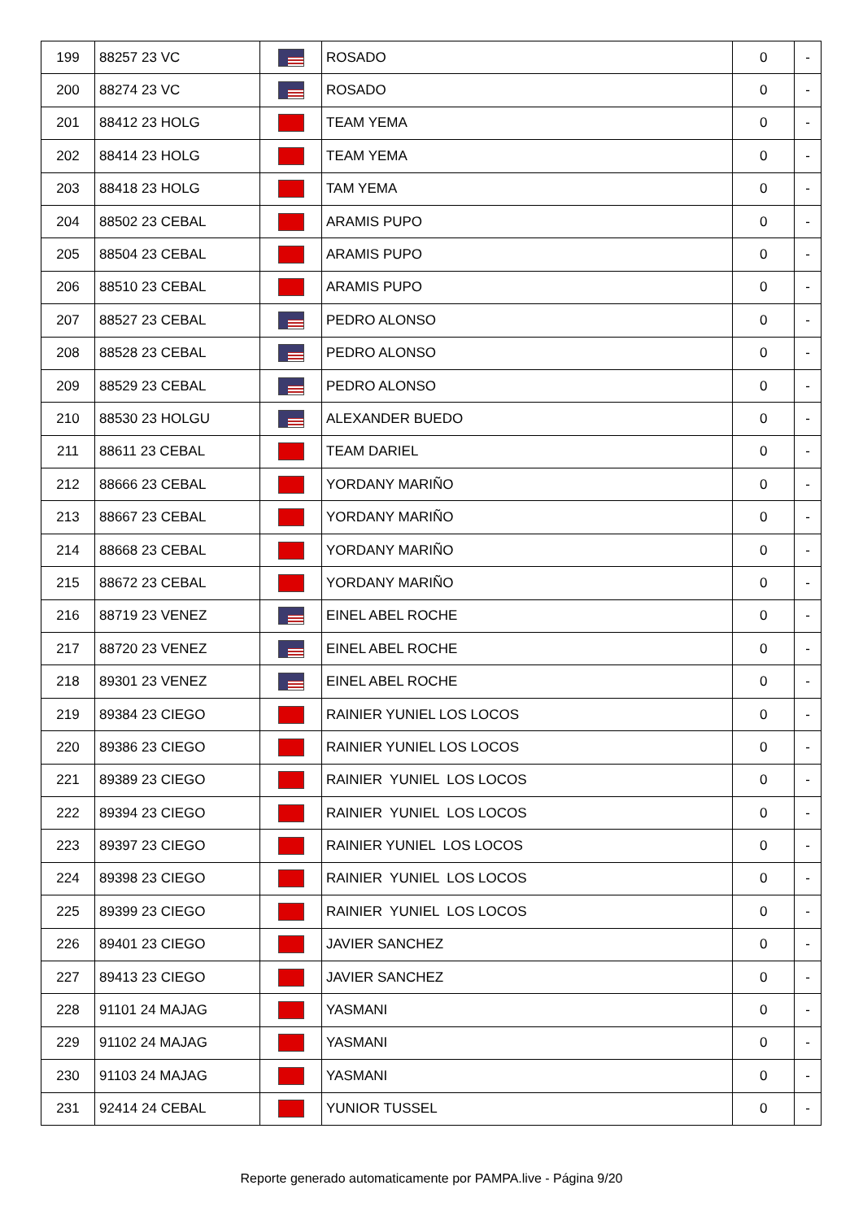| 199 | 88257 23 VC | | ROSADO | 0 | - |
| 200 | 88274 23 VC | | ROSADO | 0 | - |
| 201 | 88412 23 HOLG | | TEAM YEMA | 0 | - |
| 202 | 88414 23 HOLG | | TEAM YEMA | 0 | - |
| 203 | 88418 23 HOLG | | TAM YEMA | 0 | - |
| 204 | 88502 23 CEBAL | | ARAMIS PUPO | 0 | - |
| 205 | 88504 23 CEBAL | | ARAMIS PUPO | 0 | - |
| 206 | 88510 23 CEBAL | | ARAMIS PUPO | 0 | - |
| 207 | 88527 23 CEBAL | | PEDRO ALONSO | 0 | - |
| 208 | 88528 23 CEBAL | | PEDRO ALONSO | 0 | - |
| 209 | 88529 23 CEBAL | | PEDRO ALONSO | 0 | - |
| 210 | 88530 23 HOLGU | | ALEXANDER BUEDO | 0 | - |
| 211 | 88611 23 CEBAL | | TEAM DARIEL | 0 | - |
| 212 | 88666 23 CEBAL | | YORDANY MARIÑO | 0 | - |
| 213 | 88667 23 CEBAL | | YORDANY MARIÑO | 0 | - |
| 214 | 88668 23 CEBAL | | YORDANY MARIÑO | 0 | - |
| 215 | 88672 23 CEBAL | | YORDANY MARIÑO | 0 | - |
| 216 | 88719 23 VENEZ | | EINEL ABEL ROCHE | 0 | - |
| 217 | 88720 23 VENEZ | | EINEL ABEL ROCHE | 0 | - |
| 218 | 89301 23 VENEZ | | EINEL ABEL ROCHE | 0 | - |
| 219 | 89384 23 CIEGO | | RAINIER YUNIEL LOS LOCOS | 0 | - |
| 220 | 89386 23 CIEGO | | RAINIER YUNIEL LOS LOCOS | 0 | - |
| 221 | 89389 23 CIEGO | | RAINIER YUNIEL LOS LOCOS | 0 | - |
| 222 | 89394 23 CIEGO | | RAINIER YUNIEL LOS LOCOS | 0 | - |
| 223 | 89397 23 CIEGO | | RAINIER YUNIEL LOS LOCOS | 0 | - |
| 224 | 89398 23 CIEGO | | RAINIER YUNIEL LOS LOCOS | 0 | - |
| 225 | 89399 23 CIEGO | | RAINIER YUNIEL LOS LOCOS | 0 | - |
| 226 | 89401 23 CIEGO | | JAVIER SANCHEZ | 0 | - |
| 227 | 89413 23 CIEGO | | JAVIER SANCHEZ | 0 | - |
| 228 | 91101 24 MAJAG | | YASMANI | 0 | - |
| 229 | 91102 24 MAJAG | | YASMANI | 0 | - |
| 230 | 91103 24 MAJAG | | YASMANI | 0 | - |
| 231 | 92414 24 CEBAL | | YUNIOR TUSSEL | 0 | - |
Reporte generado automaticamente por PAMPA.live - Página 9/20